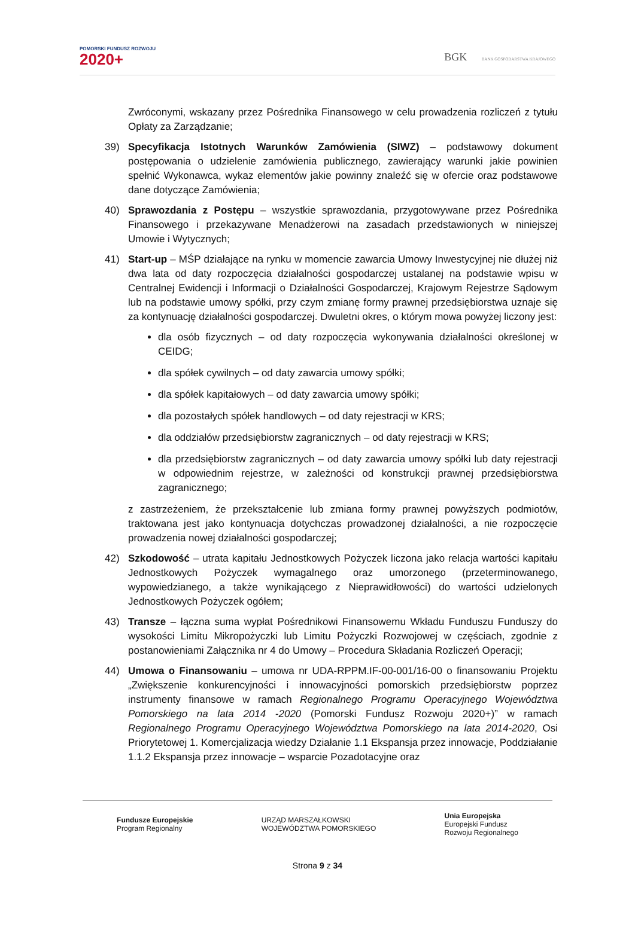POMORSKI FUNDUSZ ROZWOJU
2020+
BGK BANK GOSPODARSTWA KRAJOWEGO
Zwróconymi, wskazany przez Pośrednika Finansowego w celu prowadzenia rozliczeń z tytułu Opłaty za Zarządzanie;
39) Specyfikacja Istotnych Warunków Zamówienia (SIWZ) – podstawowy dokument postępowania o udzielenie zamówienia publicznego, zawierający warunki jakie powinien spełnić Wykonawca, wykaz elementów jakie powinny znaleźć się w ofercie oraz podstawowe dane dotyczące Zamówienia;
40) Sprawozdania z Postępu – wszystkie sprawozdania, przygotowywane przez Pośrednika Finansowego i przekazywane Menadżerowi na zasadach przedstawionych w niniejszej Umowie i Wytycznych;
41) Start-up – MŚP działające na rynku w momencie zawarcia Umowy Inwestycyjnej nie dłużej niż dwa lata od daty rozpoczęcia działalności gospodarczej ustalanej na podstawie wpisu w Centralnej Ewidencji i Informacji o Działalności Gospodarczej, Krajowym Rejestrze Sądowym lub na podstawie umowy spółki, przy czym zmianę formy prawnej przedsiębiorstwa uznaje się za kontynuację działalności gospodarczej. Dwuletni okres, o którym mowa powyżej liczony jest:
dla osób fizycznych – od daty rozpoczęcia wykonywania działalności określonej w CEIDG;
dla spółek cywilnych – od daty zawarcia umowy spółki;
dla spółek kapitałowych – od daty zawarcia umowy spółki;
dla pozostałych spółek handlowych – od daty rejestracji w KRS;
dla oddziałów przedsiębiorstw zagranicznych – od daty rejestracji w KRS;
dla przedsiębiorstw zagranicznych – od daty zawarcia umowy spółki lub daty rejestracji w odpowiednim rejestrze, w zależności od konstrukcji prawnej przedsiębiorstwa zagranicznego;
z zastrzeżeniem, że przekształcenie lub zmiana formy prawnej powyższych podmiotów, traktowana jest jako kontynuacja dotychczas prowadzonej działalności, a nie rozpoczęcie prowadzenia nowej działalności gospodarczej;
42) Szkodowość – utrata kapitału Jednostkowych Pożyczek liczona jako relacja wartości kapitału Jednostkowych Pożyczek wymagalnego oraz umorzonego (przeterminowanego, wypowiedzianego, a także wynikającego z Nieprawidłowości) do wartości udzielonych Jednostkowych Pożyczek ogółem;
43) Transze – łączna suma wypłat Pośrednikowi Finansowemu Wkładu Funduszu Funduszy do wysokości Limitu Mikropożyczki lub Limitu Pożyczki Rozwojowej w częściach, zgodnie z postanowieniami Załącznika nr 4 do Umowy – Procedura Składania Rozliczeń Operacji;
44) Umowa o Finansowaniu – umowa nr UDA-RPPM.IF-00-001/16-00 o finansowaniu Projektu „Zwiększenie konkurencyjności i innowacyjności pomorskich przedsiębiorstw poprzez instrumenty finansowe w ramach Regionalnego Programu Operacyjnego Województwa Pomorskiego na lata 2014 -2020 (Pomorski Fundusz Rozwoju 2020+)” w ramach Regionalnego Programu Operacyjnego Województwa Pomorskiego na lata 2014-2020, Osi Priorytetowej 1. Komercjalizacja wiedzy Działanie 1.1 Ekspansja przez innowacje, Poddziałanie 1.1.2 Ekspansja przez innowacje – wsparcie Pozadotacyjne oraz
Fundusze Europejskie
Program Regionalny
URZĄD MARSZAŁKOWSKI
WOJEWÓDZTWA POMORSKIEGO
Unia Europejska
Europejski Fundusz
Rozwoju Regionalnego
Strona 9 z 34